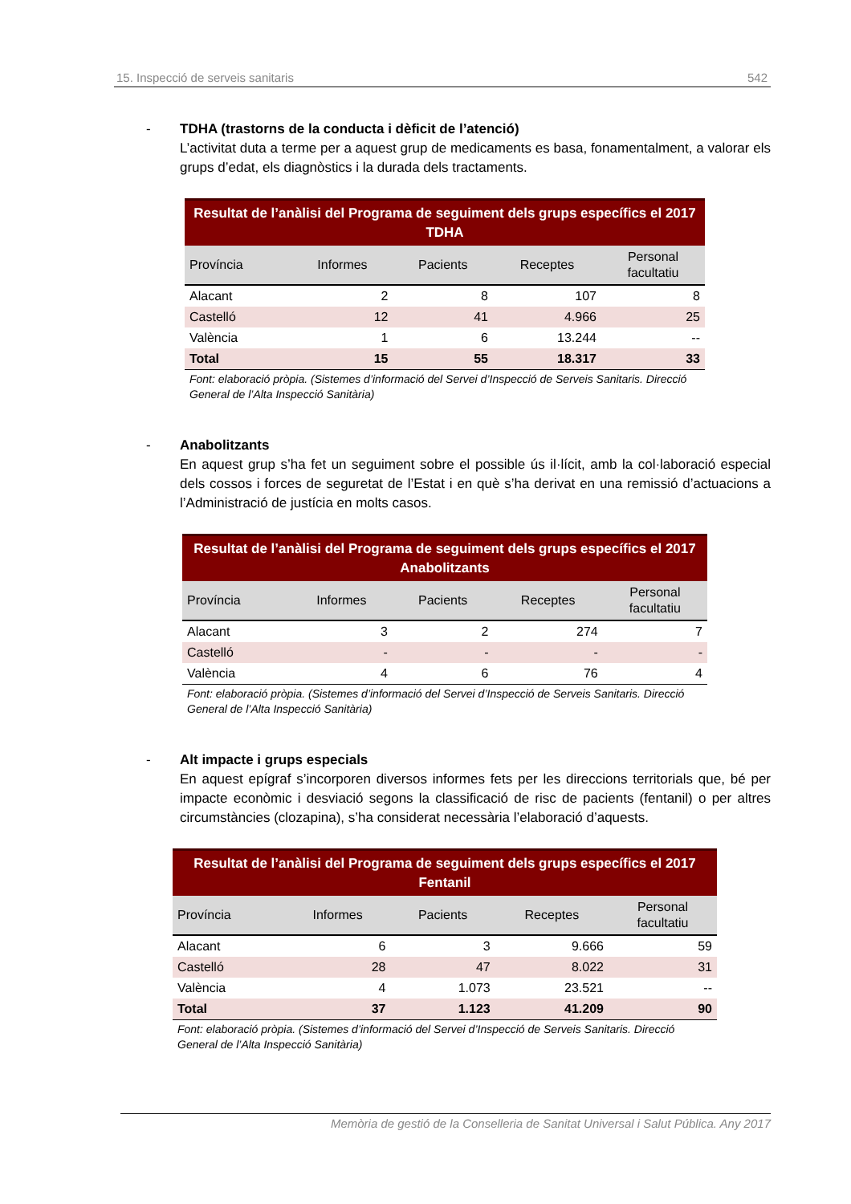15. Inspecció de serveis sanitaris 542
- TDHA (trastorns de la conducta i dèficit de l’atenció)
L’activitat duta a terme per a aquest grup de medicaments es basa, fonamentalment, a valorar els grups d’edat, els diagnòstics i la durada dels tractaments.
Resultat de l’anàlisi del Programa de seguiment dels grups específics el 2017 TDHA
| Província | Informes | Pacients | Receptes | Personal facultatiu |
| --- | --- | --- | --- | --- |
| Alacant | 2 | 8 | 107 | 8 |
| Castelló | 12 | 41 | 4.966 | 25 |
| València | 1 | 6 | 13.244 | -- |
| Total | 15 | 55 | 18.317 | 33 |
Font: elaboració pròpia. (Sistemes d’informació del Servei d’Inspecció de Serveis Sanitaris. Direcció General de l’Alta Inspecció Sanitària)
- Anabolitzants
En aquest grup s’ha fet un seguiment sobre el possible ús il·lícit, amb la col·laboració especial dels cossos i forces de seguretat de l’Estat i en què s’ha derivat en una remissió d’actuacions a l’Administració de justícia en molts casos.
Resultat de l’anàlisi del Programa de seguiment dels grups específics el 2017 Anabolitzants
| Província | Informes | Pacients | Receptes | Personal facultatiu |
| --- | --- | --- | --- | --- |
| Alacant | 3 | 2 | 274 | 7 |
| Castelló | - | - | - | - |
| València | 4 | 6 | 76 | 4 |
Font: elaboració pròpia. (Sistemes d’informació del Servei d’Inspecció de Serveis Sanitaris. Direcció General de l’Alta Inspecció Sanitària)
- Alt impacte i grups especials
En aquest epígraf s’incorporen diversos informes fets per les direccions territorials que, bé per impacte econòmic i desviació segons la classificació de risc de pacients (fentanil) o per altres circumstàncies (clozapina), s’ha considerat necessària l’elaboració d’aquests.
Resultat de l’anàlisi del Programa de seguiment dels grups específics el 2017 Fentanil
| Província | Informes | Pacients | Receptes | Personal facultatiu |
| --- | --- | --- | --- | --- |
| Alacant | 6 | 3 | 9.666 | 59 |
| Castelló | 28 | 47 | 8.022 | 31 |
| València | 4 | 1.073 | 23.521 | -- |
| Total | 37 | 1.123 | 41.209 | 90 |
Font: elaboració pròpia. (Sistemes d’informació del Servei d’Inspecció de Serveis Sanitaris. Direcció General de l’Alta Inspecció Sanitària)
Memòria de gestió de la Conselleria de Sanitat Universal i Salut Pública. Any 2017